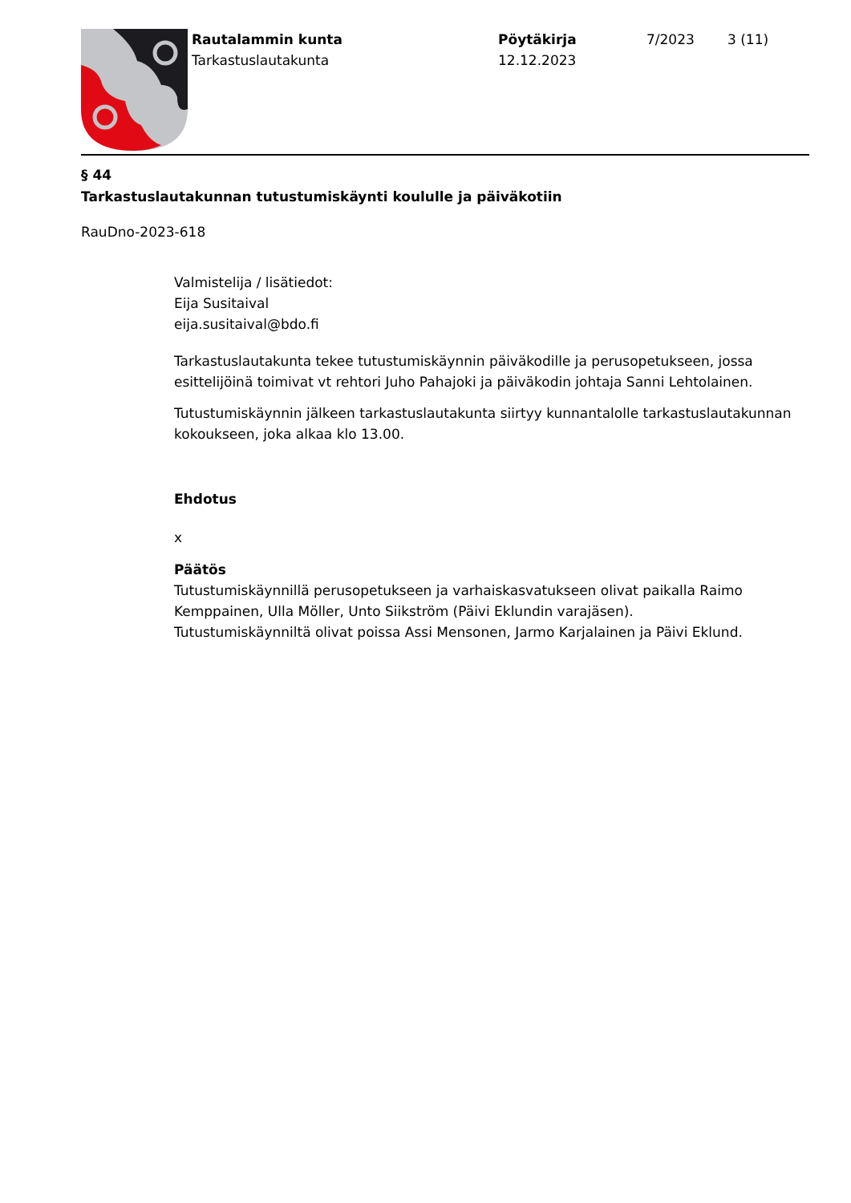Rautalammin kunta
Tarkastuslautakunta
Pöytäkirja
12.12.2023
7/2023 3 (11)
§ 44
Tarkastuslautakunnan tutustumiskäynti koululle ja päiväkotiin
RauDno-2023-618
Valmistelija / lisätiedot:
Eija Susitaival
eija.susitaival@bdo.fi
Tarkastuslautakunta tekee tutustumiskäynnin päiväkodille ja perusopetukseen, jossa esittelijöinä toimivat vt rehtori Juho Pahajoki ja päiväkodin johtaja Sanni Lehtolainen.
Tutustumiskäynnin jälkeen tarkastuslautakunta siirtyy kunnantalolle tarkastuslautakunnan kokoukseen, joka alkaa klo 13.00.
Ehdotus
x
Päätös
Tutustumiskäynnillä perusopetukseen ja varhaiskasvatukseen olivat paikalla Raimo Kemppainen, Ulla Möller, Unto Siikström (Päivi Eklundin varajäsen).
Tutustumiskäynniltä olivat poissa Assi Mensonen, Jarmo Karjalainen ja Päivi Eklund.